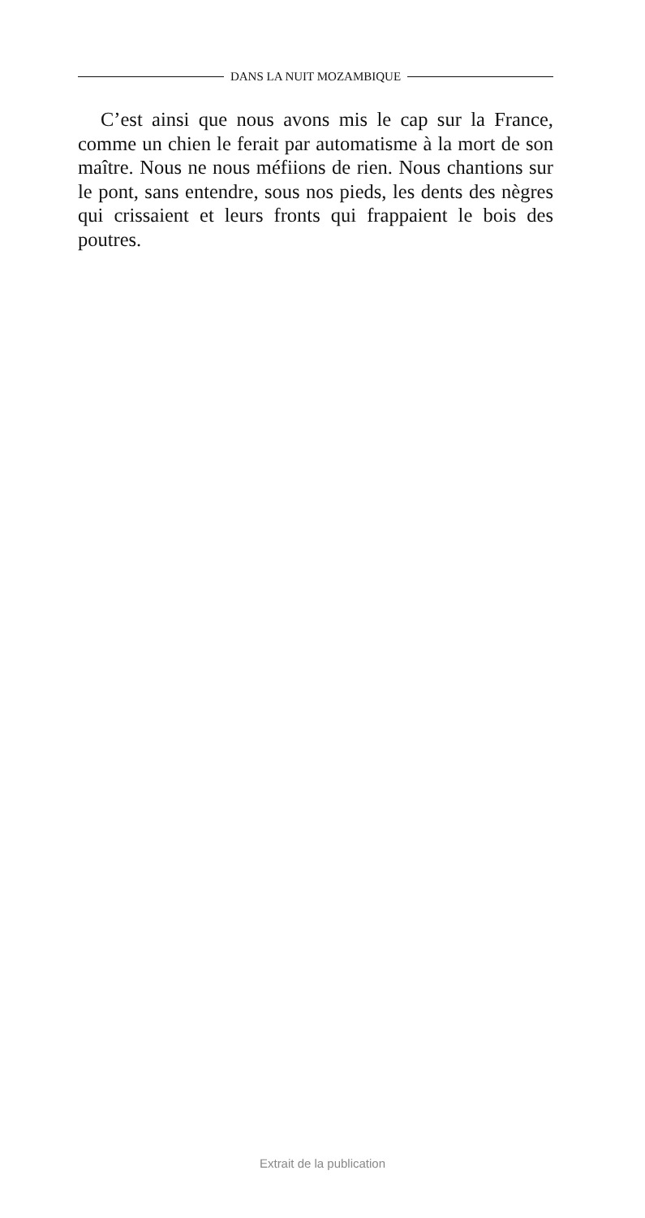DANS LA NUIT MOZAMBIQUE
C’est ainsi que nous avons mis le cap sur la France, comme un chien le ferait par automatisme à la mort de son maître. Nous ne nous méfiions de rien. Nous chantions sur le pont, sans entendre, sous nos pieds, les dents des nègres qui crissaient et leurs fronts qui frappaient le bois des poutres.
Extrait de la publication